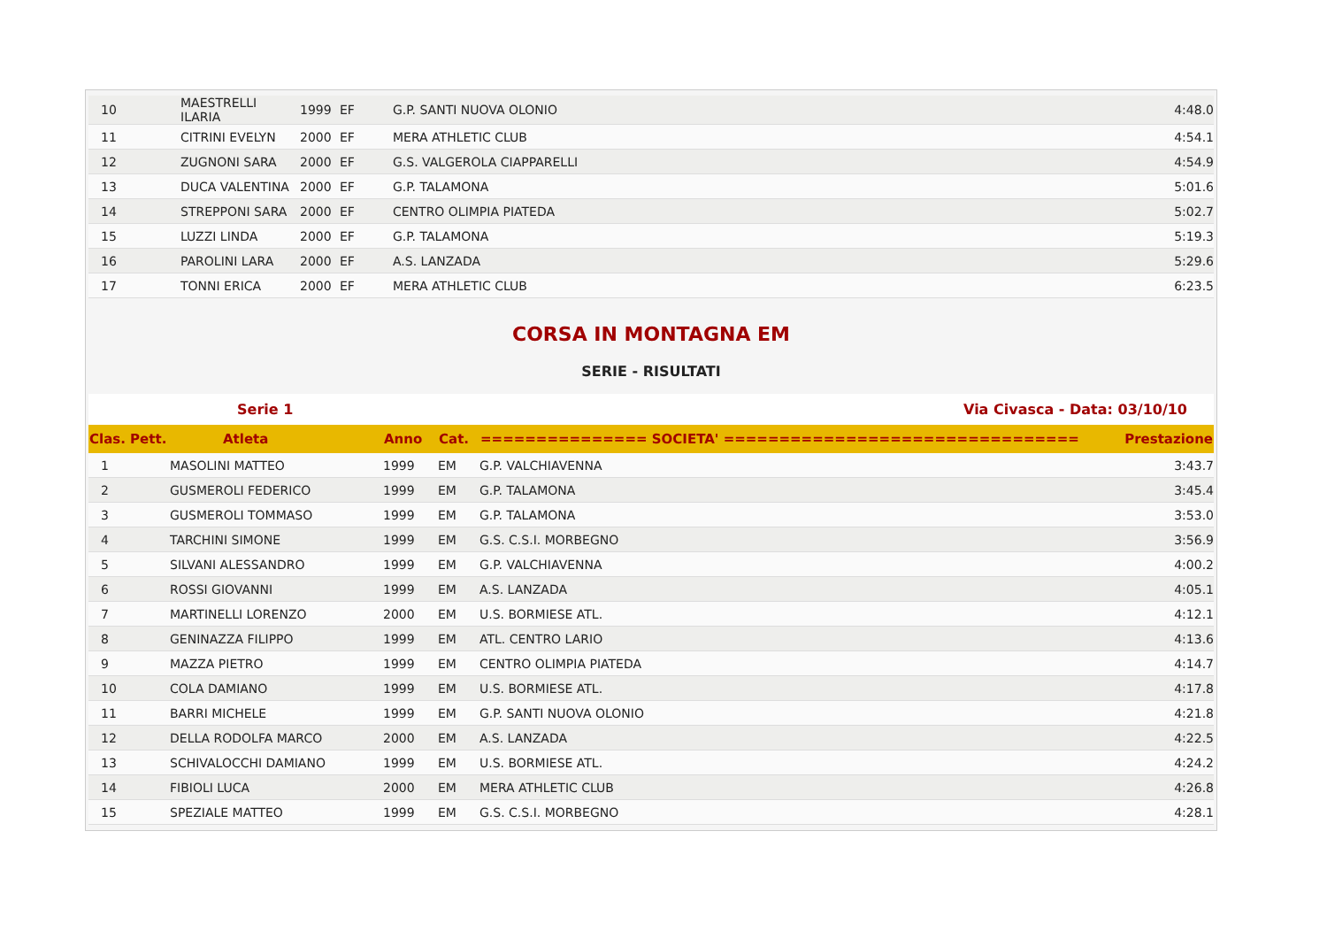| 10 | MAESTRELLI ILARIA | 1999 | EF | G.P. SANTI NUOVA OLONIO | 4:48.0 |
| 11 | CITRINI EVELYN | 2000 | EF | MERA ATHLETIC CLUB | 4:54.1 |
| 12 | ZUGNONI SARA | 2000 | EF | G.S. VALGEROLA CIAPPARELLI | 4:54.9 |
| 13 | DUCA VALENTINA | 2000 | EF | G.P. TALAMONA | 5:01.6 |
| 14 | STREPPONI SARA | 2000 | EF | CENTRO OLIMPIA PIATEDA | 5:02.7 |
| 15 | LUZZI LINDA | 2000 | EF | G.P. TALAMONA | 5:19.3 |
| 16 | PAROLINI LARA | 2000 | EF | A.S. LANZADA | 5:29.6 |
| 17 | TONNI ERICA | 2000 | EF | MERA ATHLETIC CLUB | 6:23.5 |
CORSA IN MONTAGNA EM
SERIE - RISULTATI
Serie 1 Via Civasca - Data: 03/10/10
| Clas. Pett. | Atleta | Anno | Cat. | =============== SOCIETA' ================================ | Prestazione |
| --- | --- | --- | --- | --- | --- |
| 1 | MASOLINI MATTEO | 1999 | EM | G.P. VALCHIAVENNA | 3:43.7 |
| 2 | GUSMEROLI FEDERICO | 1999 | EM | G.P. TALAMONA | 3:45.4 |
| 3 | GUSMEROLI TOMMASO | 1999 | EM | G.P. TALAMONA | 3:53.0 |
| 4 | TARCHINI SIMONE | 1999 | EM | G.S. C.S.I. MORBEGNO | 3:56.9 |
| 5 | SILVANI ALESSANDRO | 1999 | EM | G.P. VALCHIAVENNA | 4:00.2 |
| 6 | ROSSI GIOVANNI | 1999 | EM | A.S. LANZADA | 4:05.1 |
| 7 | MARTINELLI LORENZO | 2000 | EM | U.S. BORMIESE ATL. | 4:12.1 |
| 8 | GENINAZZA FILIPPO | 1999 | EM | ATL. CENTRO LARIO | 4:13.6 |
| 9 | MAZZA PIETRO | 1999 | EM | CENTRO OLIMPIA PIATEDA | 4:14.7 |
| 10 | COLA DAMIANO | 1999 | EM | U.S. BORMIESE ATL. | 4:17.8 |
| 11 | BARRI MICHELE | 1999 | EM | G.P. SANTI NUOVA OLONIO | 4:21.8 |
| 12 | DELLA RODOLFA MARCO | 2000 | EM | A.S. LANZADA | 4:22.5 |
| 13 | SCHIVALOCCHI DAMIANO | 1999 | EM | U.S. BORMIESE ATL. | 4:24.2 |
| 14 | FIBIOLI LUCA | 2000 | EM | MERA ATHLETIC CLUB | 4:26.8 |
| 15 | SPEZIALE MATTEO | 1999 | EM | G.S. C.S.I. MORBEGNO | 4:28.1 |